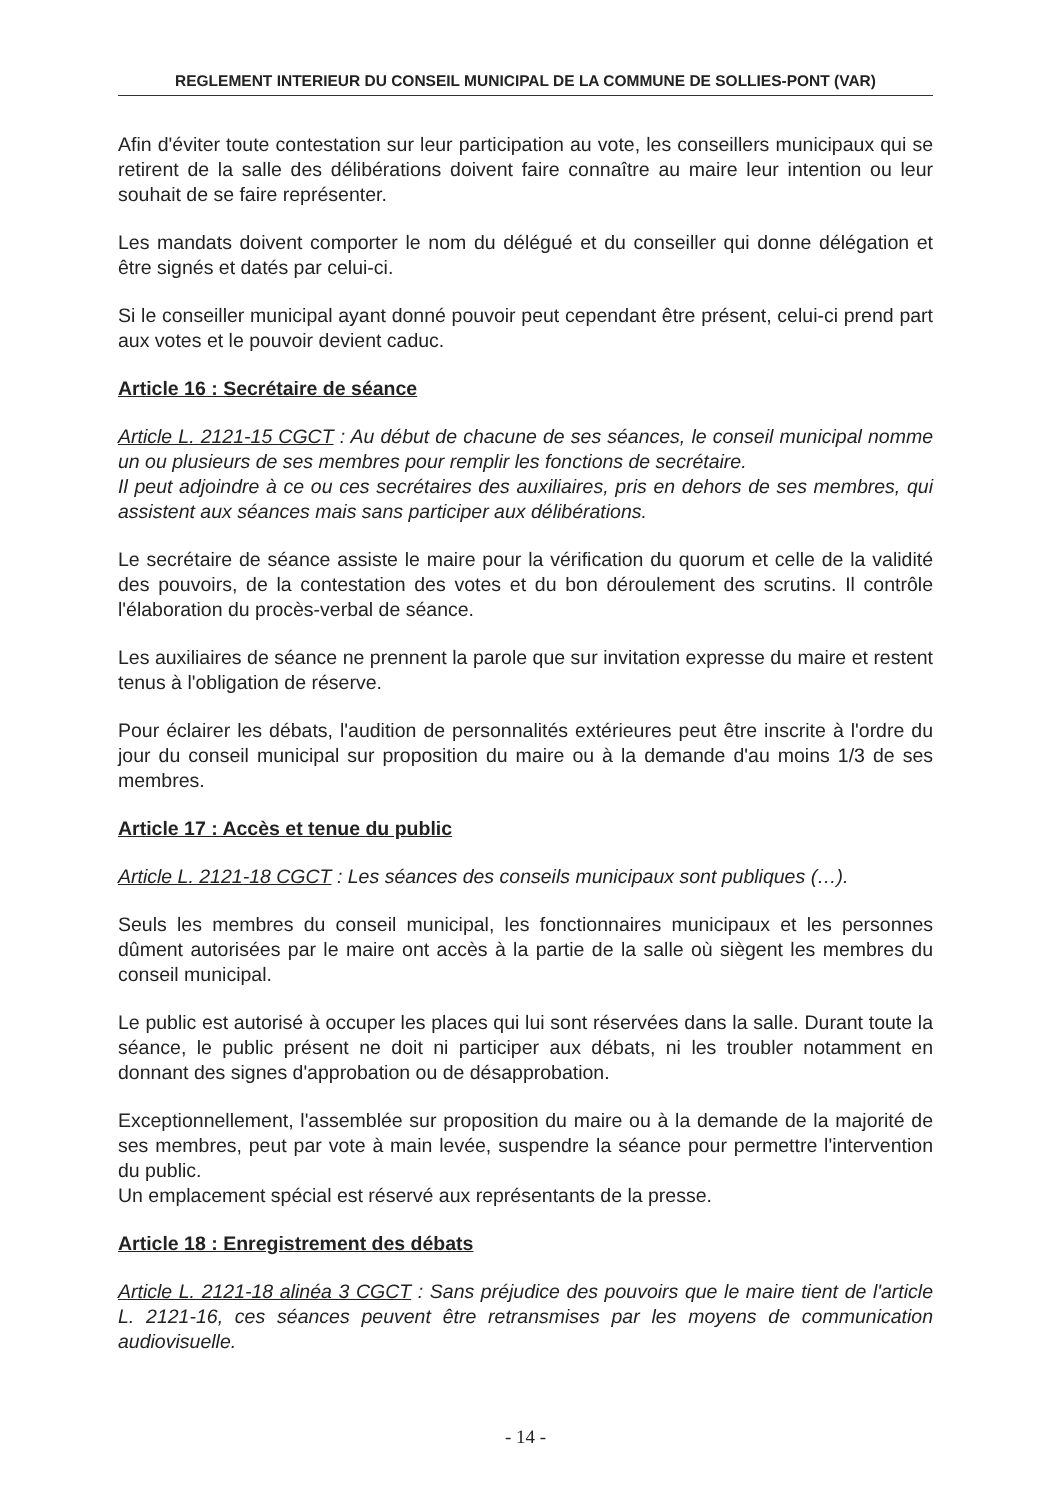REGLEMENT INTERIEUR DU CONSEIL MUNICIPAL DE LA COMMUNE DE SOLLIES-PONT (VAR)
Afin d'éviter toute contestation sur leur participation au vote, les conseillers municipaux qui se retirent de la salle des délibérations doivent faire connaître au maire leur intention ou leur souhait de se faire représenter.
Les mandats doivent comporter le nom du délégué et du conseiller qui donne délégation et être signés et datés par celui-ci.
Si le conseiller municipal ayant donné pouvoir peut cependant être présent, celui-ci prend part aux votes et le pouvoir devient caduc.
Article 16 : Secrétaire de séance
Article L. 2121-15 CGCT : Au début de chacune de ses séances, le conseil municipal nomme un ou plusieurs de ses membres pour remplir les fonctions de secrétaire.
Il peut adjoindre à ce ou ces secrétaires des auxiliaires, pris en dehors de ses membres, qui assistent aux séances mais sans participer aux délibérations.
Le secrétaire de séance assiste le maire pour la vérification du quorum et celle de la validité des pouvoirs, de la contestation des votes et du bon déroulement des scrutins. Il contrôle l'élaboration du procès-verbal de séance.
Les auxiliaires de séance ne prennent la parole que sur invitation expresse du maire et restent tenus à l'obligation de réserve.
Pour éclairer les débats, l'audition de personnalités extérieures peut être inscrite à l'ordre du jour du conseil municipal sur proposition du maire ou à la demande d'au moins 1/3 de ses membres.
Article 17 : Accès et tenue du public
Article L. 2121-18 CGCT : Les séances des conseils municipaux sont publiques (…).
Seuls les membres du conseil municipal, les fonctionnaires municipaux et les personnes dûment autorisées par le maire ont accès à la partie de la salle où siègent les membres du conseil municipal.
Le public est autorisé à occuper les places qui lui sont réservées dans la salle. Durant toute la séance, le public présent ne doit ni participer aux débats, ni les troubler notamment en donnant des signes d'approbation ou de désapprobation.
Exceptionnellement, l'assemblée sur proposition du maire ou à la demande de la majorité de ses membres, peut par vote à main levée, suspendre la séance pour permettre l'intervention du public.
Un emplacement spécial est réservé aux représentants de la presse.
Article 18 : Enregistrement des débats
Article L. 2121-18 alinéa 3 CGCT : Sans préjudice des pouvoirs que le maire tient de l'article L. 2121-16, ces séances peuvent être retransmises par les moyens de communication audiovisuelle.
- 14 -